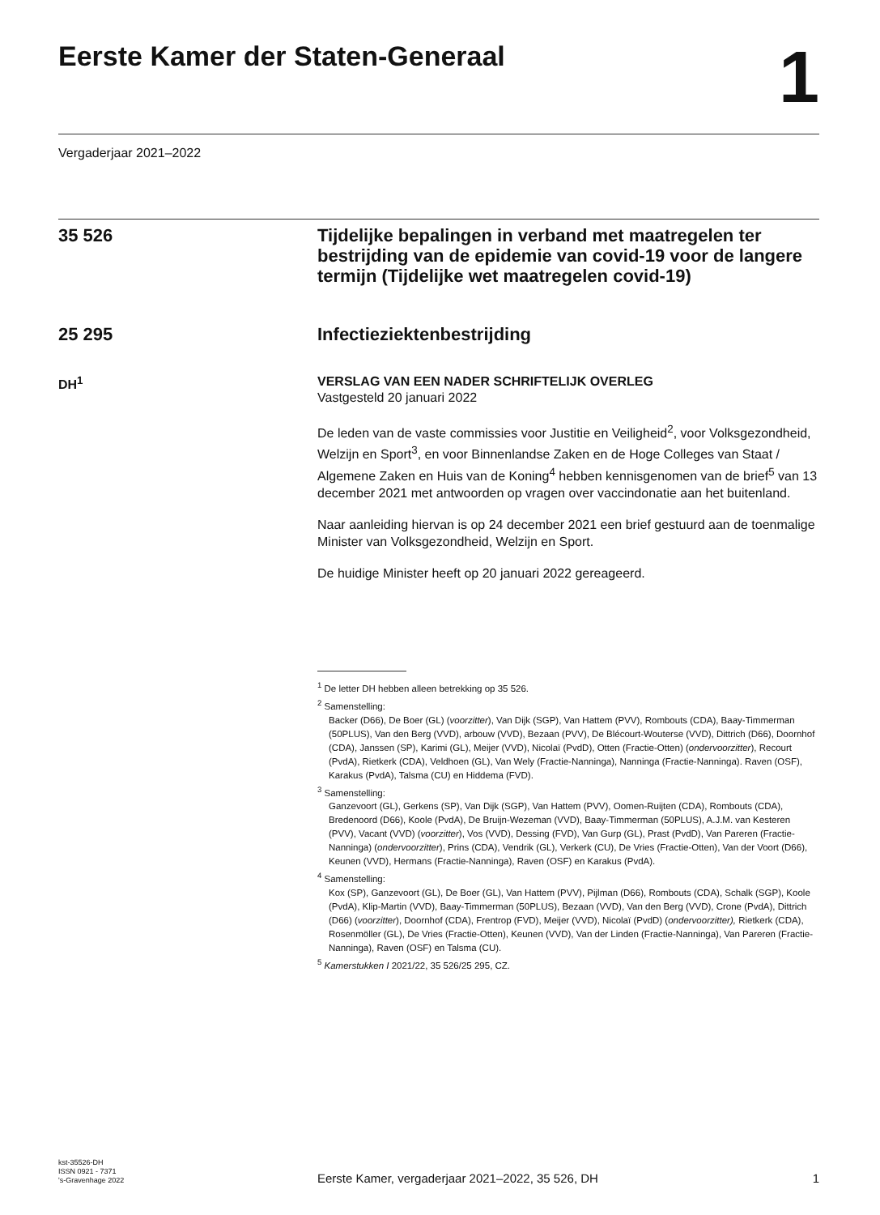Eerste Kamer der Staten-Generaal
1
Vergaderjaar 2021–2022
35 526
Tijdelijke bepalingen in verband met maatregelen ter bestrijding van de epidemie van covid-19 voor de langere termijn (Tijdelijke wet maatregelen covid-19)
25 295
Infectieziektenbestrijding
DH<sup>1</sup> VERSLAG VAN EEN NADER SCHRIFTELIJK OVERLEG
Vastgesteld 20 januari 2022
De leden van de vaste commissies voor Justitie en Veiligheid<sup>2</sup>, voor Volksgezondheid, Welzijn en Sport<sup>3</sup>, en voor Binnenlandse Zaken en de Hoge Colleges van Staat / Algemene Zaken en Huis van de Koning<sup>4</sup> hebben kennisgenomen van de brief<sup>5</sup> van 13 december 2021 met antwoorden op vragen over vaccindonatie aan het buitenland.
Naar aanleiding hiervan is op 24 december 2021 een brief gestuurd aan de toenmalige Minister van Volksgezondheid, Welzijn en Sport.
De huidige Minister heeft op 20 januari 2022 gereageerd.
<sup>1</sup> De letter DH hebben alleen betrekking op 35 526.
<sup>2</sup> Samenstelling:
Backer (D66), De Boer (GL) (voorzitter), Van Dijk (SGP), Van Hattem (PVV), Rombouts (CDA), Baay-Timmerman (50PLUS), Van den Berg (VVD), arbouw (VVD), Bezaan (PVV), De Blécourt-Wouterse (VVD), Dittrich (D66), Doornhof (CDA), Janssen (SP), Karimi (GL), Meijer (VVD), Nicolaï (PvdD), Otten (Fractie-Otten) (ondervoorzitter), Recourt (PvdA), Rietkerk (CDA), Veldhoen (GL), Van Wely (Fractie-Nanninga), Nanninga (Fractie-Nanninga). Raven (OSF), Karakus (PvdA), Talsma (CU) en Hiddema (FVD).
<sup>3</sup> Samenstelling:
Ganzevoort (GL), Gerkens (SP), Van Dijk (SGP), Van Hattem (PVV), Oomen-Ruijten (CDA), Rombouts (CDA), Bredenoord (D66), Koole (PvdA), De Bruijn-Wezeman (VVD), Baay-Timmerman (50PLUS), A.J.M. van Kesteren (PVV), Vacant (VVD) (voorzitter), Vos (VVD), Dessing (FVD), Van Gurp (GL), Prast (PvdD), Van Pareren (Fractie-Nanninga) (ondervoorzitter), Prins (CDA), Vendrik (GL), Verkerk (CU), De Vries (Fractie-Otten), Van der Voort (D66), Keunen (VVD), Hermans (Fractie-Nanninga), Raven (OSF) en Karakus (PvdA).
<sup>4</sup> Samenstelling:
Kox (SP), Ganzevoort (GL), De Boer (GL), Van Hattem (PVV), Pijlman (D66), Rombouts (CDA), Schalk (SGP), Koole (PvdA), Klip-Martin (VVD), Baay-Timmerman (50PLUS), Bezaan (VVD), Van den Berg (VVD), Crone (PvdA), Dittrich (D66) (voorzitter), Doornhof (CDA), Frentrop (FVD), Meijer (VVD), Nicolaï (PvdD) (ondervoorzitter), Rietkerk (CDA), Rosenmöller (GL), De Vries (Fractie-Otten), Keunen (VVD), Van der Linden (Fractie-Nanninga), Van Pareren (Fractie-Nanninga), Raven (OSF) en Talsma (CU).
<sup>5</sup> Kamerstukken I 2021/22, 35 526/25 295, CZ.
kst-35526-DH
ISSN 0921 - 7371
's-Gravenhage 2022
Eerste Kamer, vergaderjaar 2021–2022, 35 526, DH
1